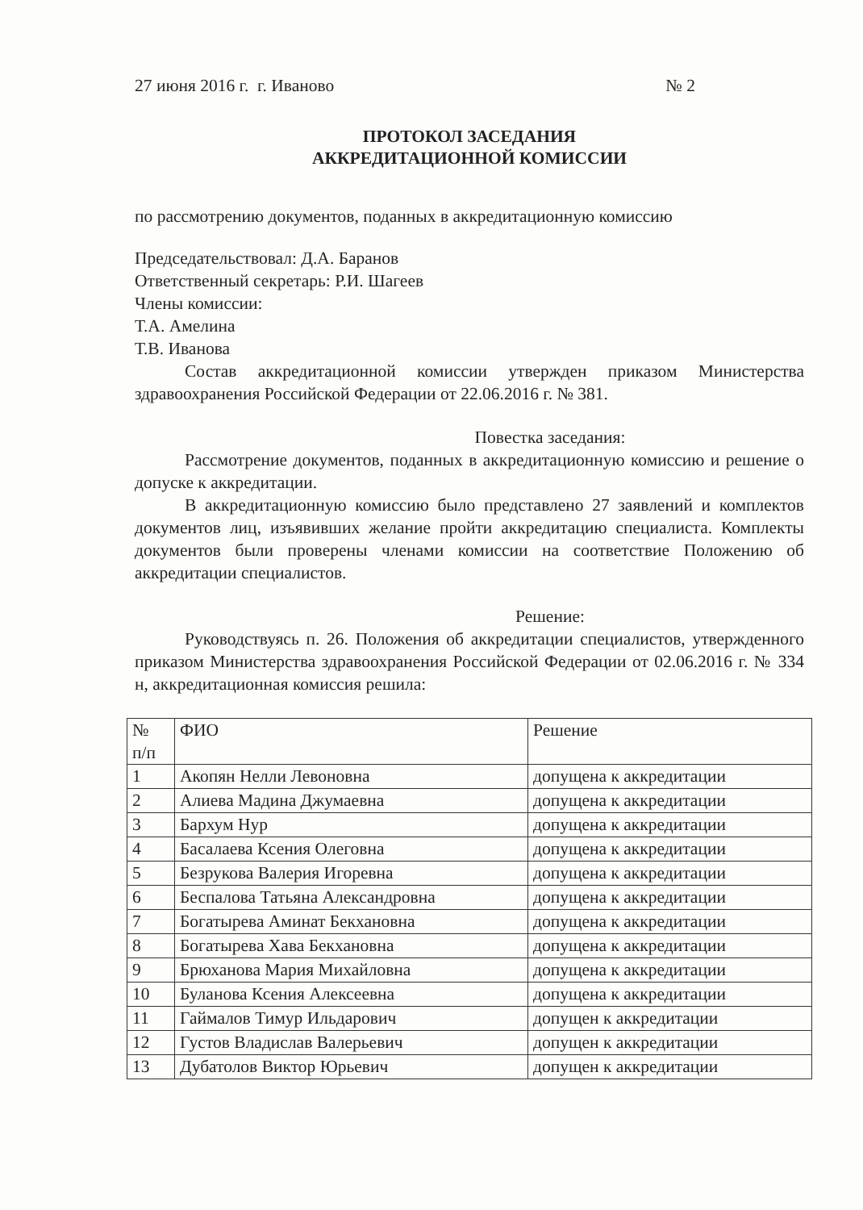27 июня 2016 г. г. Иваново № 2
ПРОТОКОЛ ЗАСЕДАНИЯ
АККРЕДИТАЦИОННОЙ КОМИССИИ
по рассмотрению документов, поданных в аккредитационную комиссию
Председательствовал: Д.А. Баранов
Ответственный секретарь: Р.И. Шагеев
Члены комиссии:
Т.А. Амелина
Т.В. Иванова
Состав аккредитационной комиссии утвержден приказом Министерства здравоохранения Российской Федерации от 22.06.2016 г. № 381.
Повестка заседания:
Рассмотрение документов, поданных в аккредитационную комиссию и решение о допуске к аккредитации.
В аккредитационную комиссию было представлено 27 заявлений и комплектов документов лиц, изъявивших желание пройти аккредитацию специалиста. Комплекты документов были проверены членами комиссии на соответствие Положению об аккредитации специалистов.
Решение:
Руководствуясь п. 26. Положения об аккредитации специалистов, утвержденного приказом Министерства здравоохранения Российской Федерации от 02.06.2016 г. № 334 н, аккредитационная комиссия решила:
| № п/п | ФИО | Решение |
| 1 | Акопян Нелли Левоновна | допущена к аккредитации |
| 2 | Алиева Мадина Джумаевна | допущена к аккредитации |
| 3 | Бархум Нур | допущена к аккредитации |
| 4 | Басалаева Ксения Олеговна | допущена к аккредитации |
| 5 | Безрукова Валерия Игоревна | допущена к аккредитации |
| 6 | Беспалова Татьяна Александровна | допущена к аккредитации |
| 7 | Богатырева Аминат Бекхановна | допущена к аккредитации |
| 8 | Богатырева Хава Бекхановна | допущена к аккредитации |
| 9 | Брюханова Мария Михайловна | допущена к аккредитации |
| 10 | Буланова Ксения Алексеевна | допущена к аккредитации |
| 11 | Гаймалов Тимур Ильдарович | допущен к аккредитации |
| 12 | Густов Владислав Валерьевич | допущен к аккредитации |
| 13 | Дубатолов Виктор Юрьевич | допущен к аккредитации |